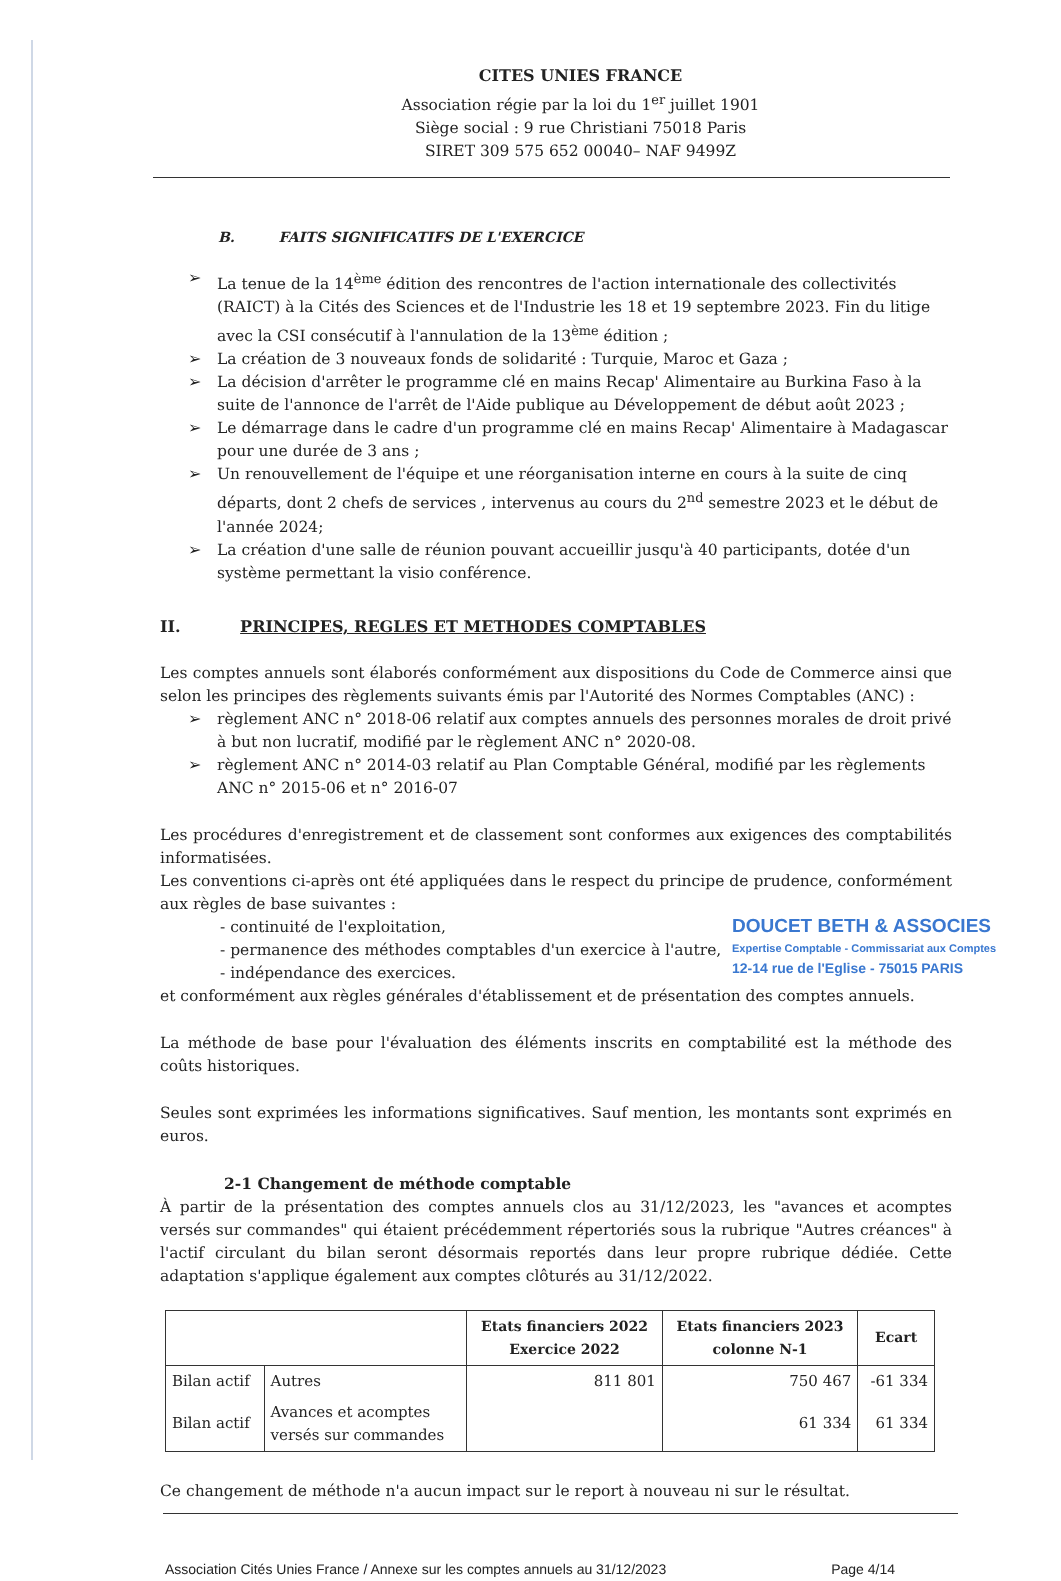CITES UNIES FRANCE
Association régie par la loi du 1<sup>er</sup> juillet 1901
Siège social : 9 rue Christiani 75018 Paris
SIRET 309 575 652 00040– NAF 9499Z
B. FAITS SIGNIFICATIFS DE L'EXERCICE
➢ La tenue de la 14<sup>ème</sup> édition des rencontres de l'action internationale des collectivités (RAICT) à la Cités des Sciences et de l'Industrie les 18 et 19 septembre 2023. Fin du litige avec la CSI consécutif à l'annulation de la 13<sup>ème</sup> édition ;
➢ La création de 3 nouveaux fonds de solidarité : Turquie, Maroc et Gaza ;
➢ La décision d'arrêter le programme clé en mains Recap' Alimentaire au Burkina Faso à la suite de l'annonce de l'arrêt de l'Aide publique au Développement de début août 2023 ;
➢ Le démarrage dans le cadre d'un programme clé en mains Recap' Alimentaire à Madagascar pour une durée de 3 ans ;
➢ Un renouvellement de l'équipe et une réorganisation interne en cours à la suite de cinq départs, dont 2 chefs de services , intervenus au cours du 2<sup>nd</sup> semestre 2023 et le début de l'année 2024;
➢ La création d'une salle de réunion pouvant accueillir jusqu'à 40 participants, dotée d'un système permettant la visio conférence.
II. PRINCIPES, REGLES ET METHODES COMPTABLES
Les comptes annuels sont élaborés conformément aux dispositions du Code de Commerce ainsi que selon les principes des règlements suivants émis par l'Autorité des Normes Comptables (ANC) :
➢ règlement ANC n° 2018-06 relatif aux comptes annuels des personnes morales de droit privé à but non lucratif, modifié par le règlement ANC n° 2020-08.
➢ règlement ANC n° 2014-03 relatif au Plan Comptable Général, modifié par les règlements ANC n° 2015-06 et n° 2016-07
Les procédures d'enregistrement et de classement sont conformes aux exigences des comptabilités informatisées.
Les conventions ci-après ont été appliquées dans le respect du principe de prudence, conformément aux règles de base suivantes :
DOUCET BETH & ASSOCIES
Expertise Comptable - Commissariat aux Comptes
12-14 rue de l'Eglise - 75015 PARIS
- continuité de l'exploitation,
- permanence des méthodes comptables d'un exercice à l'autre,
- indépendance des exercices.
et conformément aux règles générales d'établissement et de présentation des comptes annuels.
La méthode de base pour l'évaluation des éléments inscrits en comptabilité est la méthode des coûts historiques.
Seules sont exprimées les informations significatives. Sauf mention, les montants sont exprimés en euros.
2-1 Changement de méthode comptable
À partir de la présentation des comptes annuels clos au 31/12/2023, les "avances et acomptes versés sur commandes" qui étaient précédemment répertoriés sous la rubrique "Autres créances" à l'actif circulant du bilan seront désormais reportés dans leur propre rubrique dédiée. Cette adaptation s'applique également aux comptes clôturés au 31/12/2022.
| | | Etats financiers 2022 Exercice 2022 | Etats financiers 2023 colonne N-1 | Ecart |
| --- | --- | --- | --- | --- |
| Bilan actif | Autres | 811 801 | 750 467 | -61 334 |
| Bilan actif | Avances et acomptes versés sur commandes | | 61 334 | 61 334 |
Ce changement de méthode n'a aucun impact sur le report à nouveau ni sur le résultat.
Association Cités Unies France / Annexe sur les comptes annuels au 31/12/2023 Page 4/14